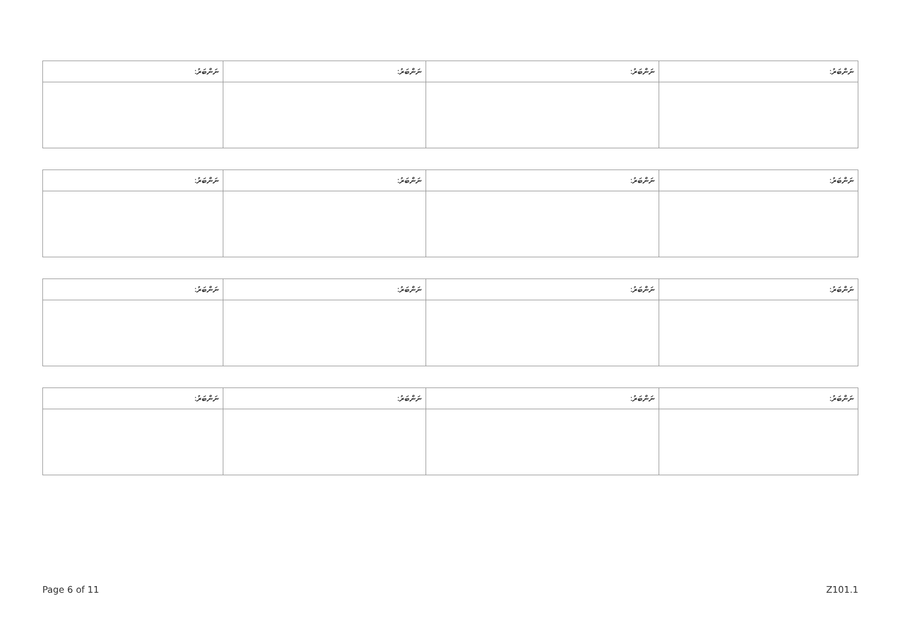| ނަންބަރު: | ނަންބަރު: | ނަންބަރު: | ނަންބަރު: |
| --- | --- | --- | --- |
| ނަންބަރު: | ނަންބަރު: | ނަންބަރު: | ނަންބަރު: |
| --- | --- | --- | --- |
| ނަންބަރު: | ނަންބަރު: | ނަންބަރު: | ނަންބަރު: |
| --- | --- | --- | --- |
| ނަންބަރު: | ނަންބަރު: | ނަންބަރު: | ނަންބަރު: |
| --- | --- | --- | --- |
Page 6 of 11 Z101.1